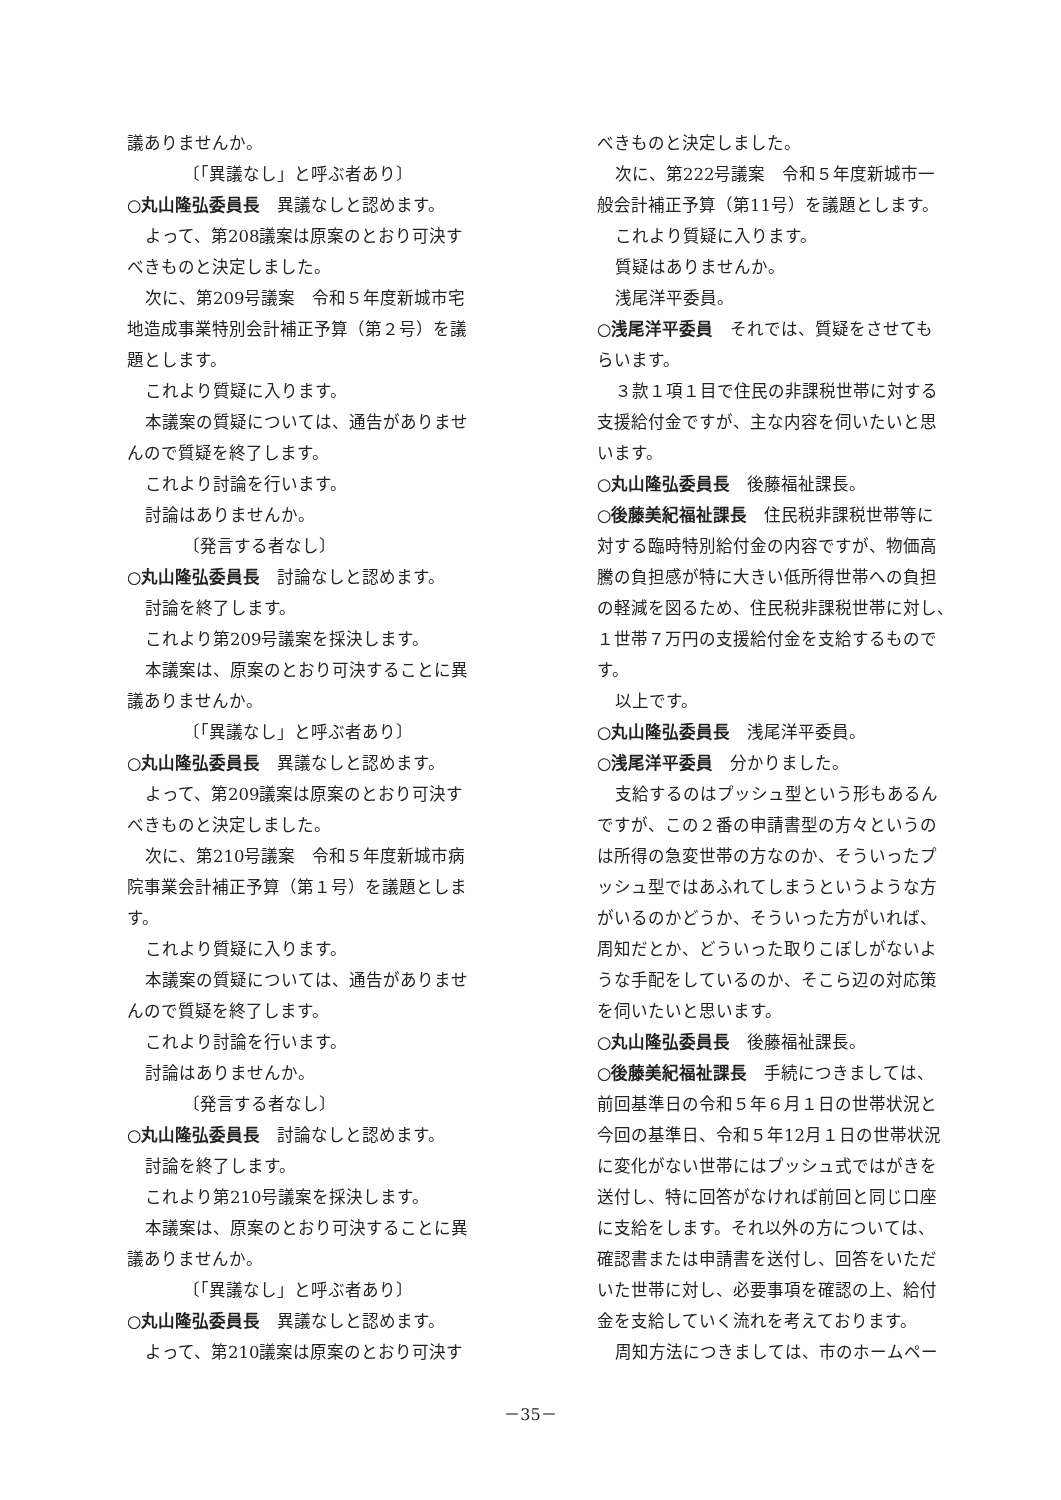議ありませんか。
〔「異議なし」と呼ぶ者あり〕
○丸山隆弘委員長　異議なしと認めます。
よって、第208議案は原案のとおり可決す
べきものと決定しました。
次に、第209号議案　令和５年度新城市宅
地造成事業特別会計補正予算（第２号）を議
題とします。
これより質疑に入ります。
本議案の質疑については、通告がありませ
んので質疑を終了します。
これより討論を行います。
討論はありませんか。
〔発言する者なし〕
○丸山隆弘委員長　討論なしと認めます。
討論を終了します。
これより第209号議案を採決します。
本議案は、原案のとおり可決することに異
議ありませんか。
〔「異議なし」と呼ぶ者あり〕
○丸山隆弘委員長　異議なしと認めます。
よって、第209議案は原案のとおり可決す
べきものと決定しました。
次に、第210号議案　令和５年度新城市病
院事業会計補正予算（第１号）を議題としま
す。
これより質疑に入ります。
本議案の質疑については、通告がありませ
んので質疑を終了します。
これより討論を行います。
討論はありませんか。
〔発言する者なし〕
○丸山隆弘委員長　討論なしと認めます。
討論を終了します。
これより第210号議案を採決します。
本議案は、原案のとおり可決することに異
議ありませんか。
〔「異議なし」と呼ぶ者あり〕
○丸山隆弘委員長　異議なしと認めます。
よって、第210議案は原案のとおり可決す
べきものと決定しました。
次に、第222号議案　令和５年度新城市一
般会計補正予算（第11号）を議題とします。
これより質疑に入ります。
質疑はありませんか。
浅尾洋平委員。
○浅尾洋平委員　それでは、質疑をさせても
らいます。
３款１項１目で住民の非課税世帯に対する
支援給付金ですが、主な内容を伺いたいと思
います。
○丸山隆弘委員長　後藤福祉課長。
○後藤美紀福祉課長　住民税非課税世帯等に
対する臨時特別給付金の内容ですが、物価高
騰の負担感が特に大きい低所得世帯への負担
の軽減を図るため、住民税非課税世帯に対し、
１世帯７万円の支援給付金を支給するもので
す。
以上です。
○丸山隆弘委員長　浅尾洋平委員。
○浅尾洋平委員　分かりました。
支給するのはプッシュ型という形もあるん
ですが、この２番の申請書型の方々というの
は所得の急変世帯の方なのか、そういったプ
ッシュ型ではあふれてしまうというような方
がいるのかどうか、そういった方がいれば、
周知だとか、どういった取りこぼしがないよ
うな手配をしているのか、そこら辺の対応策
を伺いたいと思います。
○丸山隆弘委員長　後藤福祉課長。
○後藤美紀福祉課長　手続につきましては、
前回基準日の令和５年６月１日の世帯状況と
今回の基準日、令和５年12月１日の世帯状況
に変化がない世帯にはプッシュ式ではがきを
送付し、特に回答がなければ前回と同じ口座
に支給をします。それ以外の方については、
確認書または申請書を送付し、回答をいただ
いた世帯に対し、必要事項を確認の上、給付
金を支給していく流れを考えております。
周知方法につきましては、市のホームペー
－35－